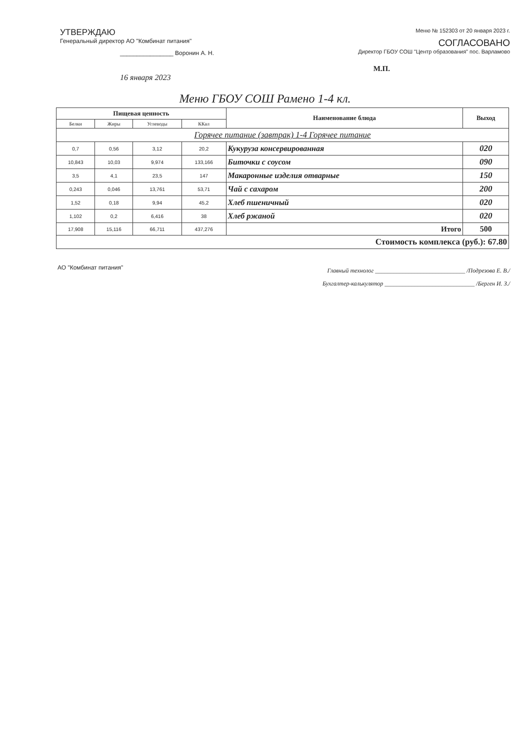УТВЕРЖДАЮ
Генеральный директор АО "Комбинат питания"
________________ Воронин А. Н.
Меню № 152303 от 20 января 2023 г.
СОГЛАСОВАНО
Директор ГБОУ СОШ "Центр образования" пос. Варламово
М.П.
16 января 2023
Меню ГБОУ СОШ Рамено 1-4 кл.
| Пищевая ценность | | | | Наименование блюда | Выход |
| --- | --- | --- | --- | --- | --- |
| Белки | Жиры | Углеводы | ККал | | |
| Горячее питание (завтрак) 1-4 Горячее питание | | | | | |
| 0,7 | 0,56 | 3,12 | 20,2 | Кукуруза консервированная | 020 |
| 10,843 | 10,03 | 9,974 | 133,166 | Биточки с соусом | 090 |
| 3,5 | 4,1 | 23,5 | 147 | Макаронные изделия отварные | 150 |
| 0,243 | 0,046 | 13,761 | 53,71 | Чай с сахаром | 200 |
| 1,52 | 0,18 | 9,94 | 45,2 | Хлеб пшеничный | 020 |
| 1,102 | 0,2 | 6,416 | 38 | Хлеб ржаной | 020 |
| 17,908 | 15,116 | 66,711 | 437,276 | Итого | 500 |
| Стоимость комплекса (руб.): 67.80 | | | | | |
АО "Комбинат питания"
Главный технолог ______________________________ /Подрезова Е. В./
Бухгалтер-калькулятор ______________________________ /Берген И. З./